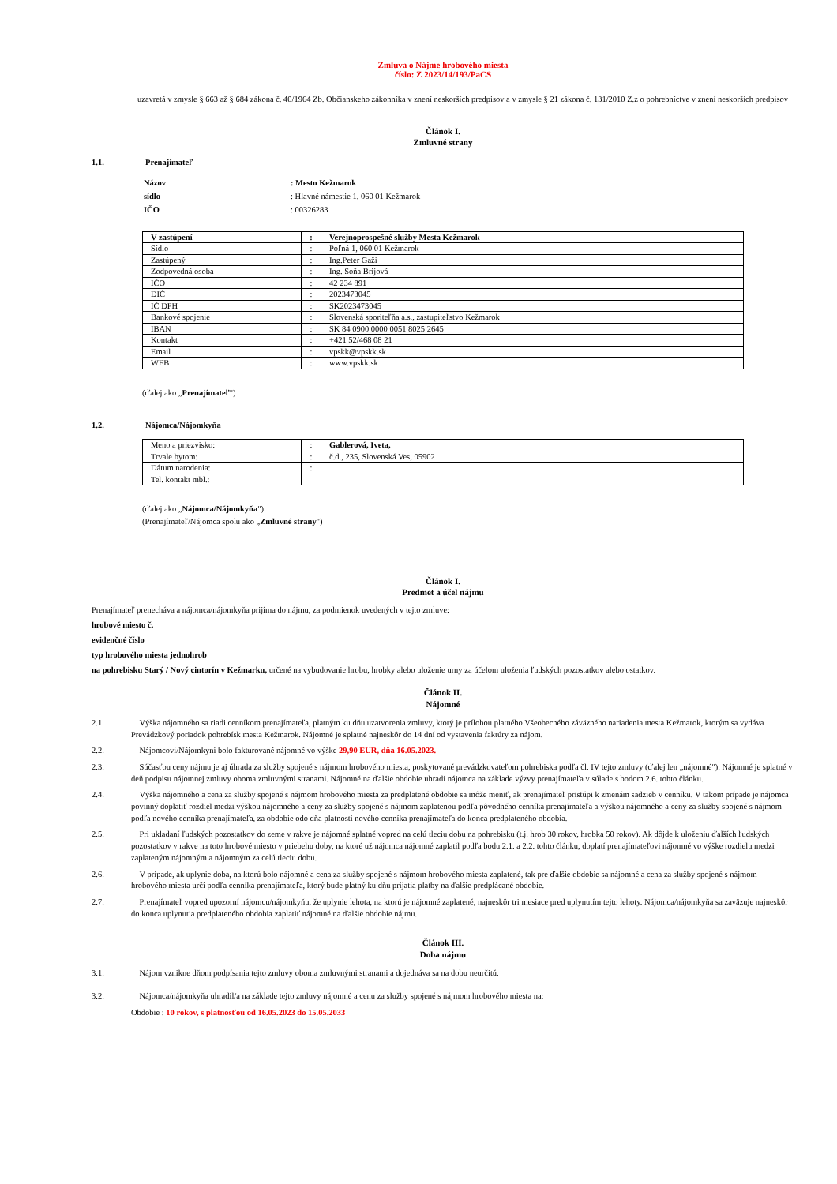Zmluva o Nájme hrobového miesta
číslo: Z 2023/14/193/PaCS
uzavretá v zmysle § 663 až § 684 zákona č. 40/1964 Zb. Občianskeho zákonníka v znení neskorších predpisov a v zmysle § 21 zákona č. 131/2010 Z.z o pohrebníctve v znení neskorších predpisov
Článok I.
Zmluvné strany
1.1. Prenajímateľ
Názov: Mesto Kežmarok
sídlo: Hlavné námestie 1, 060 01 Kežmarok
IČO: 00326283
| V zastúpení | : | Verejnoprospešné služby Mesta Kežmarok |
| Sídlo | : | Poľná 1, 060 01 Kežmarok |
| Zastúpený | : | Ing.Peter Gaži |
| Zodpovedná osoba | : | Ing. Soňa Brijová |
| IČO | : | 42 234 891 |
| DIČ | : | 2023473045 |
| IČ DPH | : | SK2023473045 |
| Bankové spojenie | : | Slovenská sporiteľňa a.s., zastupiteľstvo Kežmarok |
| IBAN | : | SK 84 0900 0000 0051 8025 2645 |
| Kontakt | : | +421 52/468 08 21 |
| Email | : | vpskk@vpskk.sk |
| WEB | : | www.vpskk.sk |
(ďalej ako „Prenajímateľ")
1.2. Nájomca/Nájomkyňa
| Meno a priezvisko: | : | Gablerová, Iveta, |
| Trvale bytom: | : | č.d., 235, Slovenská Ves, 05902 |
| Dátum narodenia: | : | |
| Tel. kontakt mbl.: | | |
(ďalej ako „Nájomca/Nájomkyňa")
(Prenajímateľ/Nájomca spolu ako „Zmluvné strany")
Článok I.
Predmet a účel nájmu
Prenajímateľ prenecháva a nájomca/nájomkyňa prijíma do nájmu, za podmienok uvedených v tejto zmluve:
hrobové miesto č.
evidenčné číslo
typ hrobového miesta jednohrob
na pohrebisku Starý / Nový cintorín v Kežmarku, určené na vybudovanie hrobu, hrobky alebo uloženie urny za účelom uloženia ľudských pozostatkov alebo ostatkov.
Článok II.
Nájomné
2.1. Výška nájomného sa riadi cenníkom prenajímateľa, platným ku dňu uzatvorenia zmluvy, ktorý je prílohou platného Všeobecného záväzného nariadenia mesta Kežmarok, ktorým sa vydáva Prevádzkový poriadok pohrebísk mesta Kežmarok. Nájomné je splatné najneskôr do 14 dní od vystavenia faktúry za nájom.
2.2. Nájomcovi/Nájomkyni bolo fakturované nájomné vo výške 29,90 EUR, dňa 16.05.2023.
2.3. Súčasťou ceny nájmu je aj úhrada za služby spojené s nájmom hrobového miesta, poskytované prevádzkovateľom pohrebiska podľa čl. IV tejto zmluvy (ďalej len „nájomné"). Nájomné je splatné v deň podpisu nájomnej zmluvy oboma zmluvnými stranami. Nájomné na ďalšie obdobie uhradí nájomca na základe výzvy prenajímateľa v súlade s bodom 2.6. tohto článku.
2.4. Výška nájomného a cena za služby spojené s nájmom hrobového miesta za predplatené obdobie sa môže meniť, ak prenajímateľ pristúpi k zmenám sadzieb v cenníku. V takom prípade je nájomca povinný doplatiť rozdiel medzi výškou nájomného a ceny za služby spojené s nájmom zaplatenou podľa pôvodného cenníka prenajímateľa a výškou nájomného a ceny za služby spojené s nájmom podľa nového cenníka prenajímateľa, za obdobie odo dňa platnosti nového cenníka prenajímateľa do konca predplateného obdobia.
2.5. Pri ukladaní ľudských pozostatkov do zeme v rakve je nájomné splatné vopred na celú tleciu dobu na pohrebisku (t.j. hrob 30 rokov, hrobka 50 rokov). Ak dôjde k uloženiu ďalších ľudských pozostatkov v rakve na toto hrobové miesto v priebehu doby, na ktoré už nájomca nájomné zaplatil podľa bodu 2.1. a 2.2. tohto článku, doplatí prenajímateľovi nájomné vo výške rozdielu medzi zaplateným nájomným a nájomným za celú tleciu dobu.
2.6. V prípade, ak uplynie doba, na ktorú bolo nájomné a cena za služby spojené s nájmom hrobového miesta zaplatené, tak pre ďalšie obdobie sa nájomné a cena za služby spojené s nájmom hrobového miesta určí podľa cenníka prenajímateľa, ktorý bude platný ku dňu prijatia platby na ďalšie predplácané obdobie.
2.7. Prenajímateľ vopred upozorní nájomcu/nájomkyňu, že uplynie lehota, na ktorú je nájomné zaplatené, najneskôr tri mesiace pred uplynutím tejto lehoty. Nájomca/nájomkyňa sa zaväzuje najneskôr do konca uplynutia predplateného obdobia zaplatiť nájomné na ďalšie obdobie nájmu.
Článok III.
Doba nájmu
3.1. Nájom vznikne dňom podpísania tejto zmluvy oboma zmluvnými stranami a dojednáva sa na dobu neurčitú.
3.2. Nájomca/nájomkyňa uhradil/a na základe tejto zmluvy nájomné a cenu za služby spojené s nájmom hrobového miesta na:
Obdobie : 10 rokov, s platnosťou od 16.05.2023 do 15.05.2033